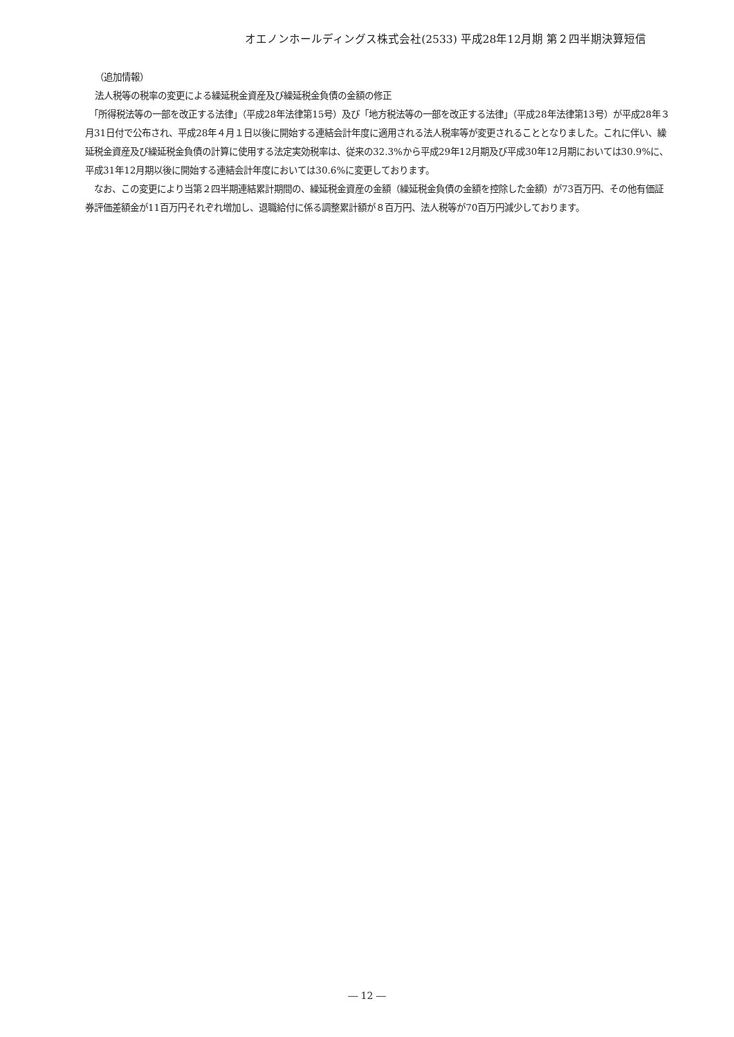オエノンホールディングス株式会社(2533) 平成28年12月期 第２四半期決算短信
（追加情報）
法人税等の税率の変更による繰延税金資産及び繰延税金負債の金額の修正
　「所得税法等の一部を改正する法律」（平成28年法律第15号）及び「地方税法等の一部を改正する法律」（平成28年法律第13号）が平成28年３月31日付で公布され、平成28年４月１日以後に開始する連結会計年度に適用される法人税率等が変更されることとなりました。これに伴い、繰延税金資産及び繰延税金負債の計算に使用する法定実効税率は、従来の32.3%から平成29年12月期及び平成30年12月期においては30.9%に、平成31年12月期以後に開始する連結会計年度においては30.6%に変更しております。
　なお、この変更により当第２四半期連結累計期間の、繰延税金資産の金額（繰延税金負債の金額を控除した金額）が73百万円、その他有価証券評価差額金が11百万円それぞれ増加し、退職給付に係る調整累計額が８百万円、法人税等が70百万円減少しております。
― 12 ―